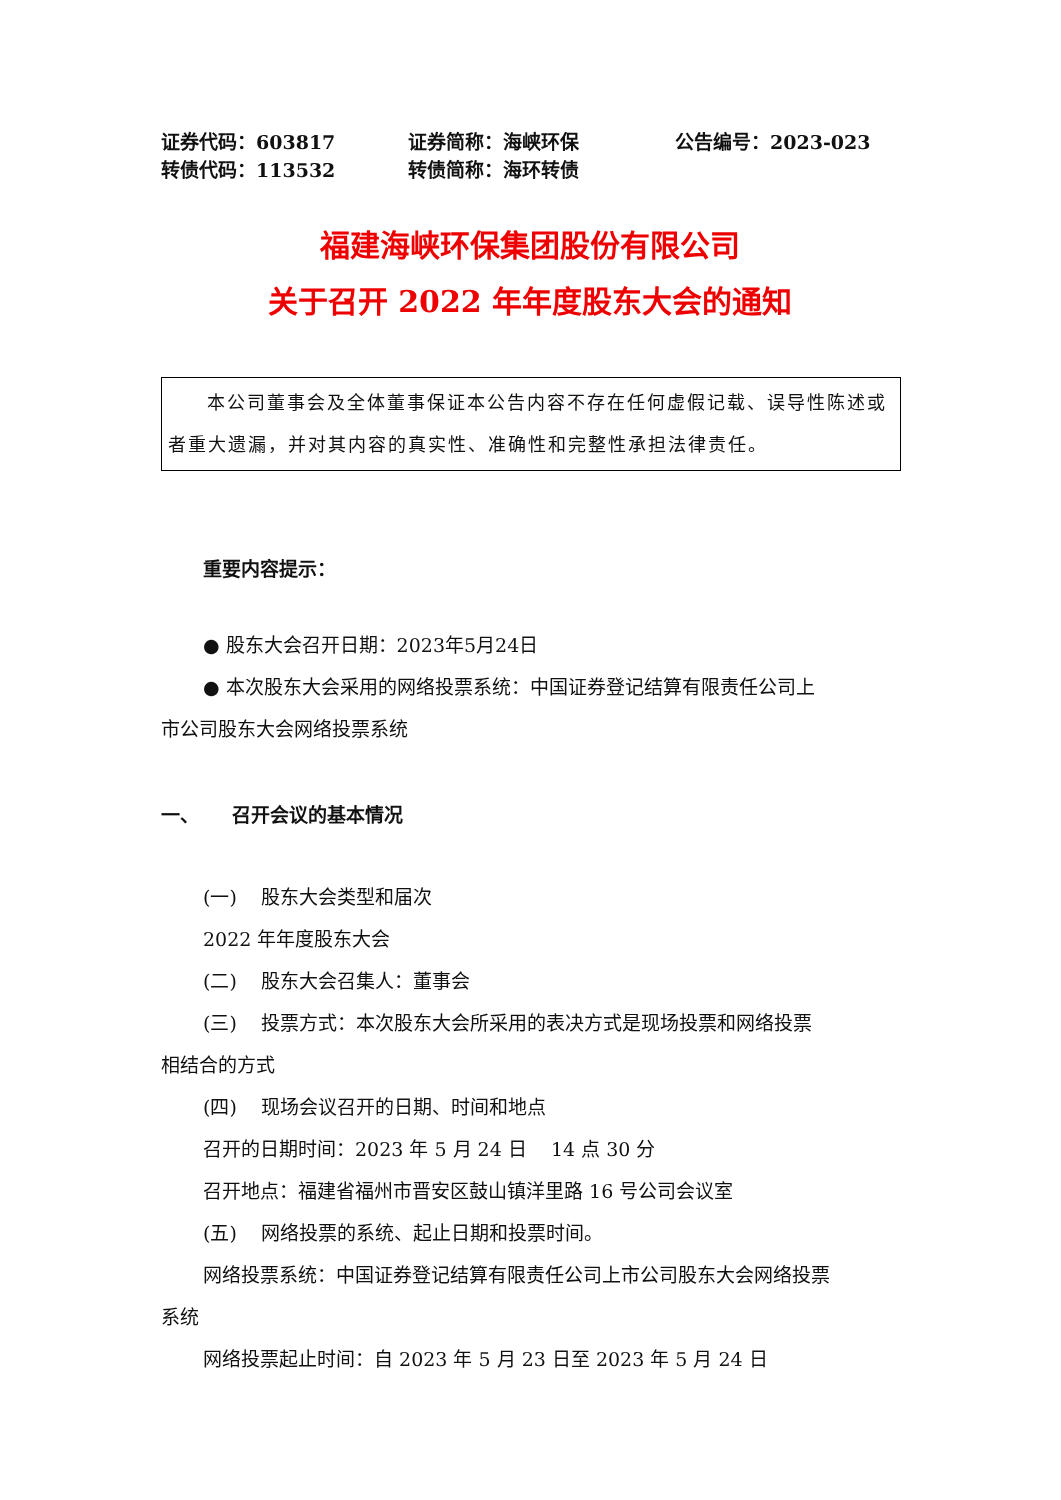证券代码：603817 证券简称：海峡环保 公告编号：2023-023
转债代码：113532 转债简称：海环转债
福建海峡环保集团股份有限公司
关于召开 2022 年年度股东大会的通知
本公司董事会及全体董事保证本公告内容不存在任何虚假记载、误导性陈述或者重大遗漏，并对其内容的真实性、准确性和完整性承担法律责任。
重要内容提示：
● 股东大会召开日期：2023年5月24日
● 本次股东大会采用的网络投票系统：中国证券登记结算有限责任公司上
市公司股东大会网络投票系统
一、 召开会议的基本情况
(一) 股东大会类型和届次
2022 年年度股东大会
(二) 股东大会召集人：董事会
(三) 投票方式：本次股东大会所采用的表决方式是现场投票和网络投票
相结合的方式
(四) 现场会议召开的日期、时间和地点
召开的日期时间：2023 年 5 月 24 日 14 点 30 分
召开地点：福建省福州市晋安区鼓山镇洋里路 16 号公司会议室
(五) 网络投票的系统、起止日期和投票时间。
网络投票系统：中国证券登记结算有限责任公司上市公司股东大会网络投票
系统
网络投票起止时间：自 2023 年 5 月 23 日至 2023 年 5 月 24 日